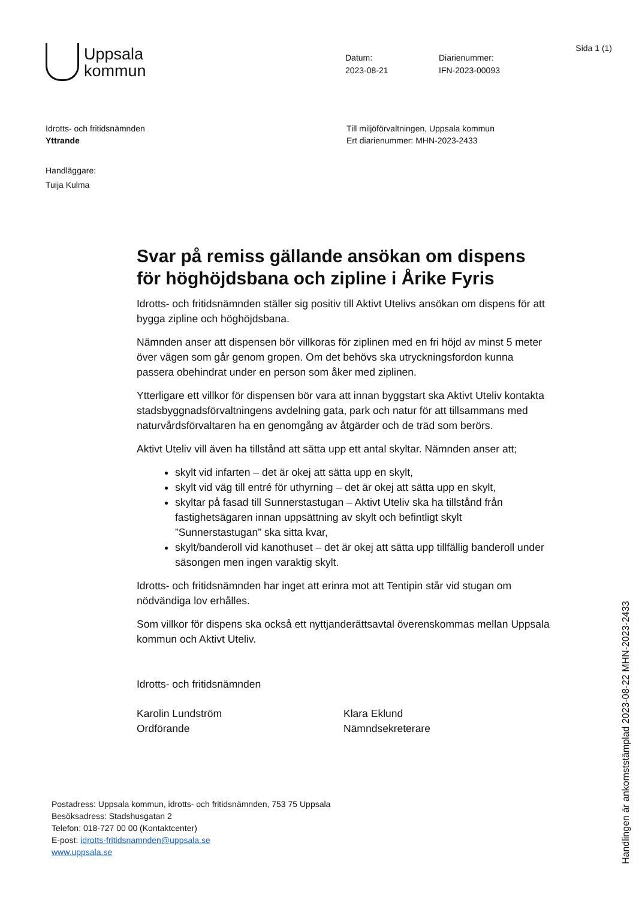Uppsala
kommun
Datum:
2023-08-21
Diarienummer:
IFN-2023-00093
Sida 1 (1)
Idrotts- och fritidsnämnden
Yttrande
Till miljöförvaltningen, Uppsala kommun
Ert diarienummer: MHN-2023-2433
Handläggare:
Tuija Kulma
Svar på remiss gällande ansökan om dispens för höghöjdsbana och zipline i Årike Fyris
Idrotts- och fritidsnämnden ställer sig positiv till Aktivt Utelivs ansökan om dispens för att bygga zipline och höghöjdsbana.
Nämnden anser att dispensen bör villkoras för ziplinen med en fri höjd av minst 5 meter över vägen som går genom gropen. Om det behövs ska utryckningsfordon kunna passera obehindrat under en person som åker med ziplinen.
Ytterligare ett villkor för dispensen bör vara att innan byggstart ska Aktivt Uteliv kontakta stadsbyggnadsförvaltningens avdelning gata, park och natur för att tillsammans med naturvårdsförvaltaren ha en genomgång av åtgärder och de träd som berörs.
Aktivt Uteliv vill även ha tillstånd att sätta upp ett antal skyltar. Nämnden anser att;
skylt vid infarten – det är okej att sätta upp en skylt,
skylt vid väg till entré för uthyrning – det är okej att sätta upp en skylt,
skyltar på fasad till Sunnerstastugan – Aktivt Uteliv ska ha tillstånd från fastighetsägaren innan uppsättning av skylt och befintligt skylt ”Sunnerstastugan” ska sitta kvar,
skylt/banderoll vid kanothuset – det är okej att sätta upp tillfällig banderoll under säsongen men ingen varaktig skylt.
Idrotts- och fritidsnämnden har inget att erinra mot att Tentipin står vid stugan om nödvändiga lov erhålles.
Som villkor för dispens ska också ett nyttjanderättsavtal överenskommas mellan Uppsala kommun och Aktivt Uteliv.
Idrotts- och fritidsnämnden
Karolin Lundström
Ordförande
Klara Eklund
Nämndsekreterare
Postadress: Uppsala kommun, idrotts- och fritidsnämnden, 753 75 Uppsala
Besöksadress: Stadshusgatan 2
Telefon: 018-727 00 00 (Kontaktcenter)
E-post: idrotts-fritidsnamnden@uppsala.se
www.uppsala.se
Handlingen är ankomststämplad 2023-08-22 MHN-2023-2433